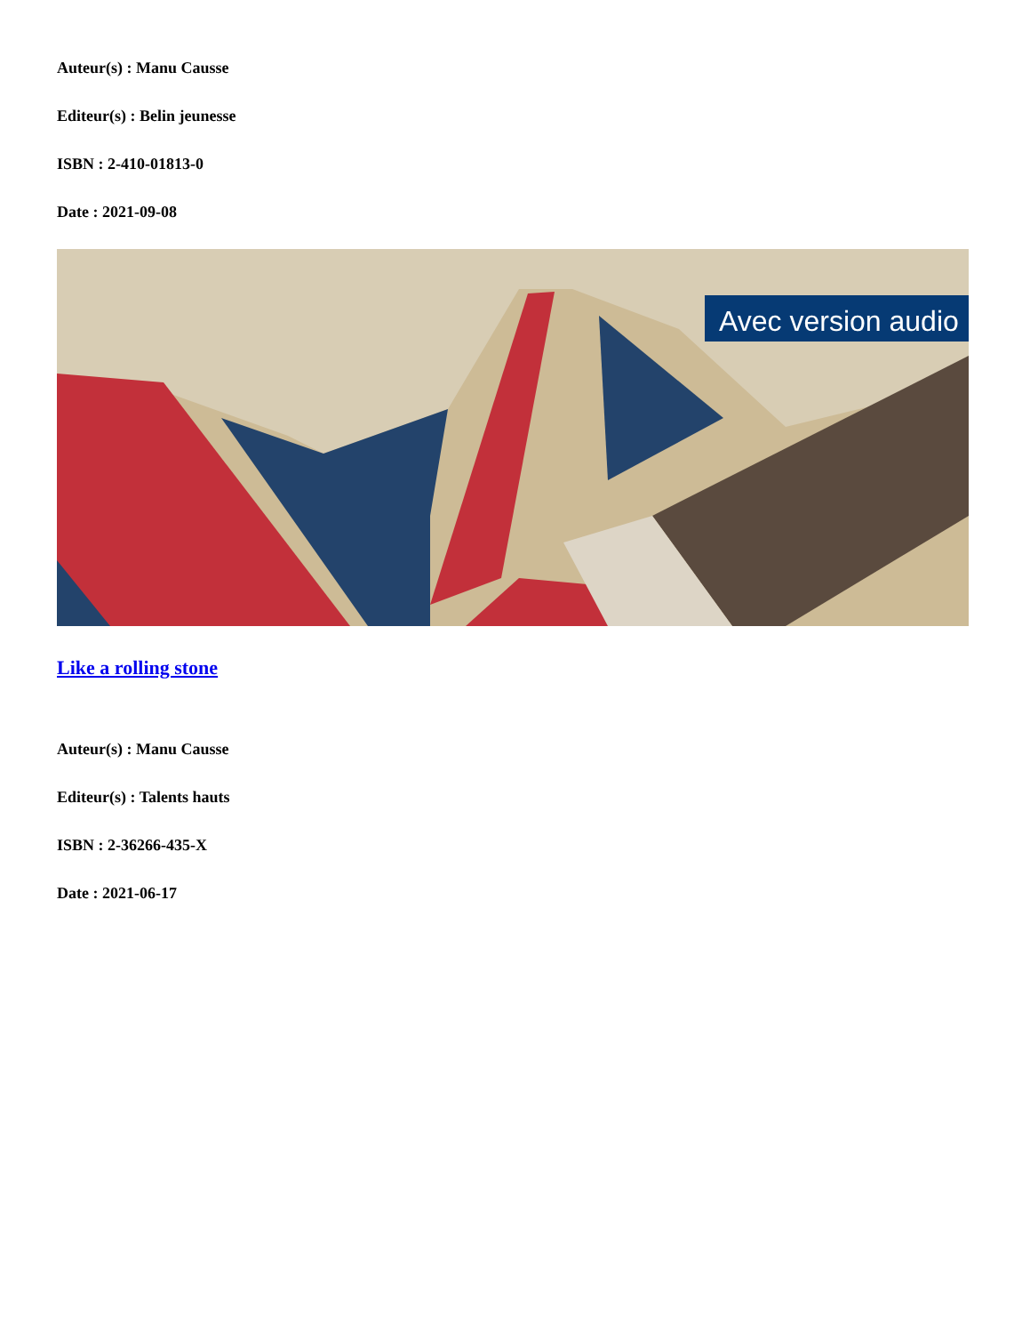Auteur(s) : Manu Causse
Editeur(s) : Belin jeunesse
ISBN : 2-410-01813-0
Date : 2021-09-08
Avec version audio
Like a rolling stone
Auteur(s) : Manu Causse
Editeur(s) : Talents hauts
ISBN : 2-36266-435-X
Date : 2021-06-17